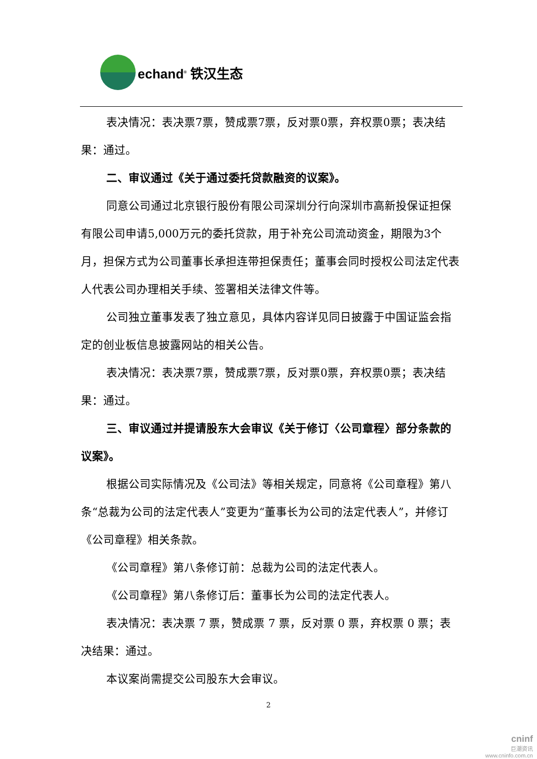echand<sup>®</sup> 铁汉生态
表决情况：表决票7票，赞成票7票，反对票0票，弃权票0票；表决结果：通过。
二、审议通过《关于通过委托贷款融资的议案》。
同意公司通过北京银行股份有限公司深圳分行向深圳市高新投保证担保有限公司申请5,000万元的委托贷款，用于补充公司流动资金，期限为3个月，担保方式为公司董事长承担连带担保责任；董事会同时授权公司法定代表人代表公司办理相关手续、签署相关法律文件等。
公司独立董事发表了独立意见，具体内容详见同日披露于中国证监会指定的创业板信息披露网站的相关公告。
表决情况：表决票7票，赞成票7票，反对票0票，弃权票0票；表决结果：通过。
三、审议通过并提请股东大会审议《关于修订〈公司章程〉部分条款的议案》。
根据公司实际情况及《公司法》等相关规定，同意将《公司章程》第八条“总裁为公司的法定代表人”变更为“董事长为公司的法定代表人”，并修订《公司章程》相关条款。
《公司章程》第八条修订前：总裁为公司的法定代表人。
《公司章程》第八条修订后：董事长为公司的法定代表人。
表决情况：表决票 7 票，赞成票 7 票，反对票 0 票，弃权票 0 票；表决结果：通过。
本议案尚需提交公司股东大会审议。
2
cninf
巨潮资讯
www.cninfo.com.cn